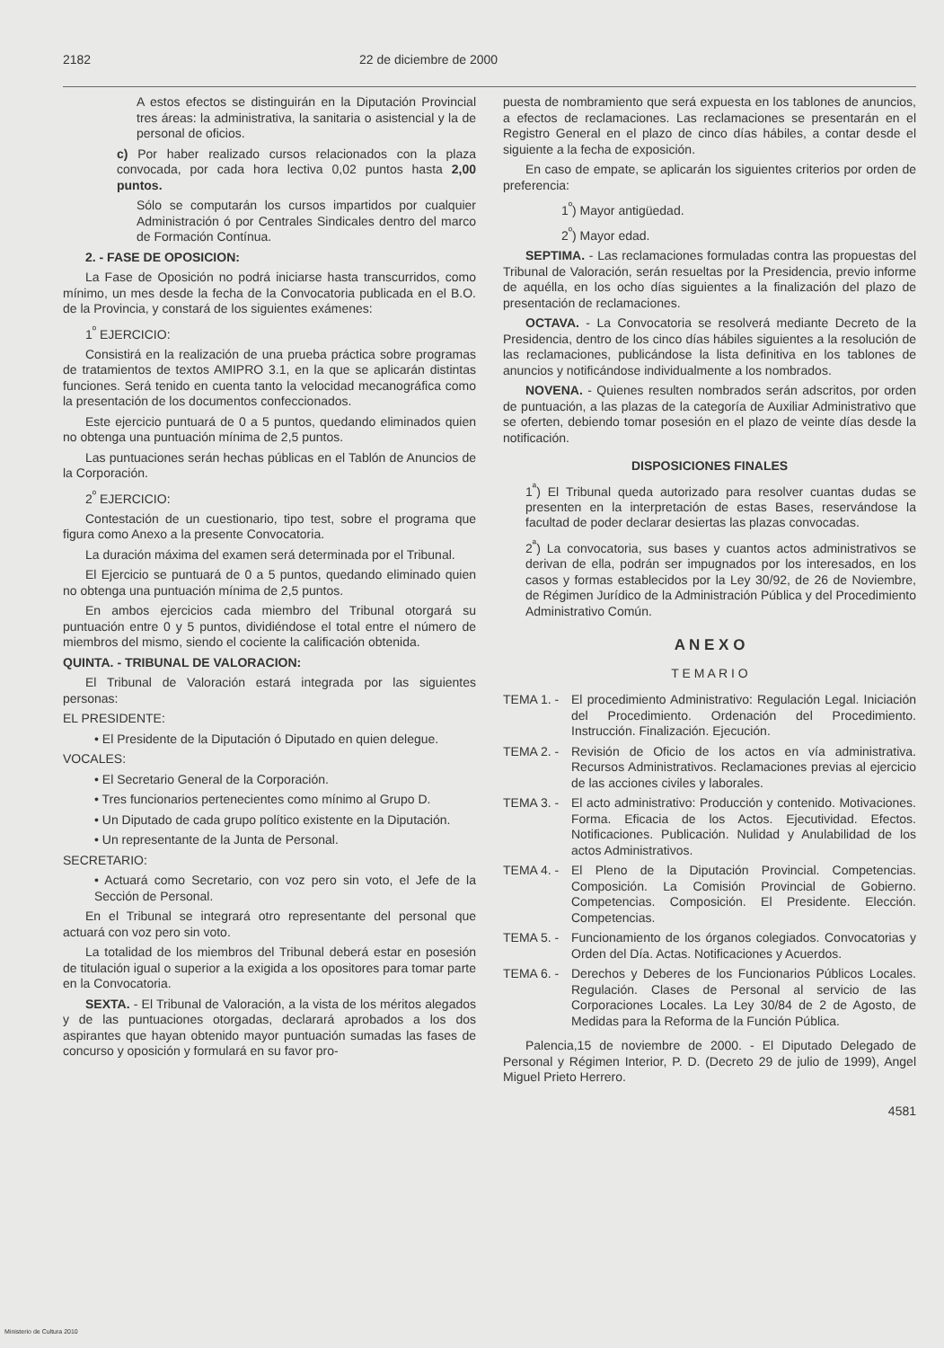2182 22 de diciembre de 2000
A estos efectos se distinguirán en la Diputación Provincial tres áreas: la administrativa, la sanitaria o asistencial y la de personal de oficios.
c) Por haber realizado cursos relacionados con la plaza convocada, por cada hora lectiva 0,02 puntos hasta 2,00 puntos.
Sólo se computarán los cursos impartidos por cualquier Administración ó por Centrales Sindicales dentro del marco de Formación Contínua.
2. - FASE DE OPOSICION:
La Fase de Oposición no podrá iniciarse hasta transcurridos, como mínimo, un mes desde la fecha de la Convocatoria publicada en el B.O. de la Provincia, y constará de los siguientes exámenes:
1<sup>º</sup> EJERCICIO:
Consistirá en la realización de una prueba práctica sobre programas de tratamientos de textos AMIPRO 3.1, en la que se aplicarán distintas funciones. Será tenido en cuenta tanto la velocidad mecanográfica como la presentación de los documentos confeccionados.
Este ejercicio puntuará de 0 a 5 puntos, quedando eliminados quien no obtenga una puntuación mínima de 2,5 puntos.
Las puntuaciones serán hechas públicas en el Tablón de Anuncios de la Corporación.
2<sup>º</sup> EJERCICIO:
Contestación de un cuestionario, tipo test, sobre el programa que figura como Anexo a la presente Convocatoria.
La duración máxima del examen será determinada por el Tribunal.
El Ejercicio se puntuará de 0 a 5 puntos, quedando eliminado quien no obtenga una puntuación mínima de 2,5 puntos.
En ambos ejercicios cada miembro del Tribunal otorgará su puntuación entre 0 y 5 puntos, dividiéndose el total entre el número de miembros del mismo, siendo el cociente la calificación obtenida.
QUINTA. - TRIBUNAL DE VALORACION:
El Tribunal de Valoración estará integrada por las siguientes personas:
EL PRESIDENTE:
• El Presidente de la Diputación ó Diputado en quien delegue.
VOCALES:
• El Secretario General de la Corporación.
• Tres funcionarios pertenecientes como mínimo al Grupo D.
• Un Diputado de cada grupo político existente en la Diputación.
• Un representante de la Junta de Personal.
SECRETARIO:
• Actuará como Secretario, con voz pero sin voto, el Jefe de la Sección de Personal.
En el Tribunal se integrará otro representante del personal que actuará con voz pero sin voto.
La totalidad de los miembros del Tribunal deberá estar en posesión de titulación igual o superior a la exigida a los opositores para tomar parte en la Convocatoria.
SEXTA. - El Tribunal de Valoración, a la vista de los méritos alegados y de las puntuaciones otorgadas, declarará aprobados a los dos aspirantes que hayan obtenido mayor puntuación sumadas las fases de concurso y oposición y formulará en su favor pro-
puesta de nombramiento que será expuesta en los tablones de anuncios, a efectos de reclamaciones. Las reclamaciones se presentarán en el Registro General en el plazo de cinco días hábiles, a contar desde el siguiente a la fecha de exposición.
En caso de empate, se aplicarán los siguientes criterios por orden de preferencia:
1<sup>º</sup>) Mayor antigüedad.
2<sup>º</sup>) Mayor edad.
SEPTIMA. - Las reclamaciones formuladas contra las propuestas del Tribunal de Valoración, serán resueltas por la Presidencia, previo informe de aquélla, en los ocho días siguientes a la finalización del plazo de presentación de reclamaciones.
OCTAVA. - La Convocatoria se resolverá mediante Decreto de la Presidencia, dentro de los cinco días hábiles siguientes a la resolución de las reclamaciones, publicándose la lista definitiva en los tablones de anuncios y notificándose individualmente a los nombrados.
NOVENA. - Quienes resulten nombrados serán adscritos, por orden de puntuación, a las plazas de la categoría de Auxiliar Administrativo que se oferten, debiendo tomar posesión en el plazo de veinte días desde la notificación.
DISPOSICIONES FINALES
1<sup>ª</sup>) El Tribunal queda autorizado para resolver cuantas dudas se presenten en la interpretación de estas Bases, reservándose la facultad de poder declarar desiertas las plazas convocadas.
2<sup>ª</sup>) La convocatoria, sus bases y cuantos actos administrativos se derivan de ella, podrán ser impugnados por los interesados, en los casos y formas establecidos por la Ley 30/92, de 26 de Noviembre, de Régimen Jurídico de la Administración Pública y del Procedimiento Administrativo Común.
A N E X O
T E M A R I O
TEMA 1. - El procedimiento Administrativo: Regulación Legal. Iniciación del Procedimiento. Ordenación del Procedimiento. Instrucción. Finalización. Ejecución.
TEMA 2. - Revisión de Oficio de los actos en vía administrativa. Recursos Administrativos. Reclamaciones previas al ejercicio de las acciones civiles y laborales.
TEMA 3. - El acto administrativo: Producción y contenido. Motivaciones. Forma. Eficacia de los Actos. Ejecutividad. Efectos. Notificaciones. Publicación. Nulidad y Anulabilidad de los actos Administrativos.
TEMA 4. - El Pleno de la Diputación Provincial. Competencias. Composición. La Comisión Provincial de Gobierno. Competencias. Composición. El Presidente. Elección. Competencias.
TEMA 5. - Funcionamiento de los órganos colegiados. Convocatorias y Orden del Día. Actas. Notificaciones y Acuerdos.
TEMA 6. - Derechos y Deberes de los Funcionarios Públicos Locales. Regulación. Clases de Personal al servicio de las Corporaciones Locales. La Ley 30/84 de 2 de Agosto, de Medidas para la Reforma de la Función Pública.
Palencia,15 de noviembre de 2000. - El Diputado Delegado de Personal y Régimen Interior, P. D. (Decreto 29 de julio de 1999), Angel Miguel Prieto Herrero.
4581
Ministerio de Cultura 2010